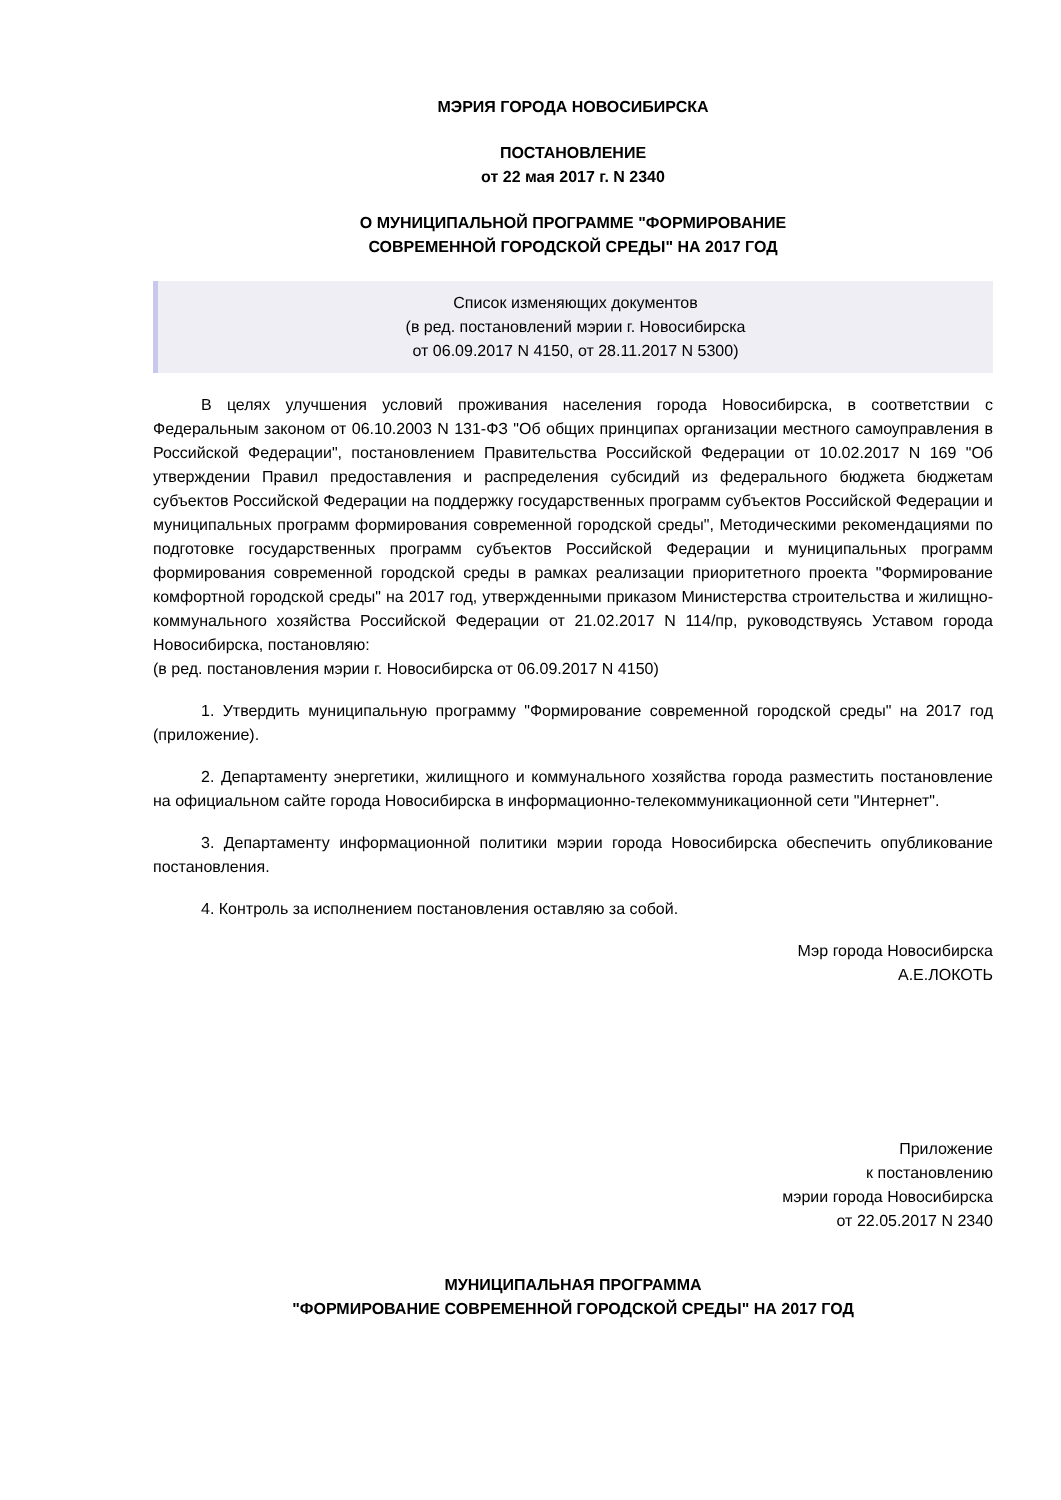МЭРИЯ ГОРОДА НОВОСИБИРСКА
ПОСТАНОВЛЕНИЕ
от 22 мая 2017 г. N 2340
О МУНИЦИПАЛЬНОЙ ПРОГРАММЕ "ФОРМИРОВАНИЕ
СОВРЕМЕННОЙ ГОРОДСКОЙ СРЕДЫ" НА 2017 ГОД
Список изменяющих документов
(в ред. постановлений мэрии г. Новосибирска
от 06.09.2017 N 4150, от 28.11.2017 N 5300)
В целях улучшения условий проживания населения города Новосибирска, в соответствии с Федеральным законом от 06.10.2003 N 131-ФЗ "Об общих принципах организации местного самоуправления в Российской Федерации", постановлением Правительства Российской Федерации от 10.02.2017 N 169 "Об утверждении Правил предоставления и распределения субсидий из федерального бюджета бюджетам субъектов Российской Федерации на поддержку государственных программ субъектов Российской Федерации и муниципальных программ формирования современной городской среды", Методическими рекомендациями по подготовке государственных программ субъектов Российской Федерации и муниципальных программ формирования современной городской среды в рамках реализации приоритетного проекта "Формирование комфортной городской среды" на 2017 год, утвержденными приказом Министерства строительства и жилищно-коммунального хозяйства Российской Федерации от 21.02.2017 N 114/пр, руководствуясь Уставом города Новосибирска, постановляю:
(в ред. постановления мэрии г. Новосибирска от 06.09.2017 N 4150)
1. Утвердить муниципальную программу "Формирование современной городской среды" на 2017 год (приложение).
2. Департаменту энергетики, жилищного и коммунального хозяйства города разместить постановление на официальном сайте города Новосибирска в информационно-телекоммуникационной сети "Интернет".
3. Департаменту информационной политики мэрии города Новосибирска обеспечить опубликование постановления.
4. Контроль за исполнением постановления оставляю за собой.
Мэр города Новосибирска
А.Е.ЛОКОТЬ
Приложение
к постановлению
мэрии города Новосибирска
от 22.05.2017 N 2340
МУНИЦИПАЛЬНАЯ ПРОГРАММА
"ФОРМИРОВАНИЕ СОВРЕМЕННОЙ ГОРОДСКОЙ СРЕДЫ" НА 2017 ГОД